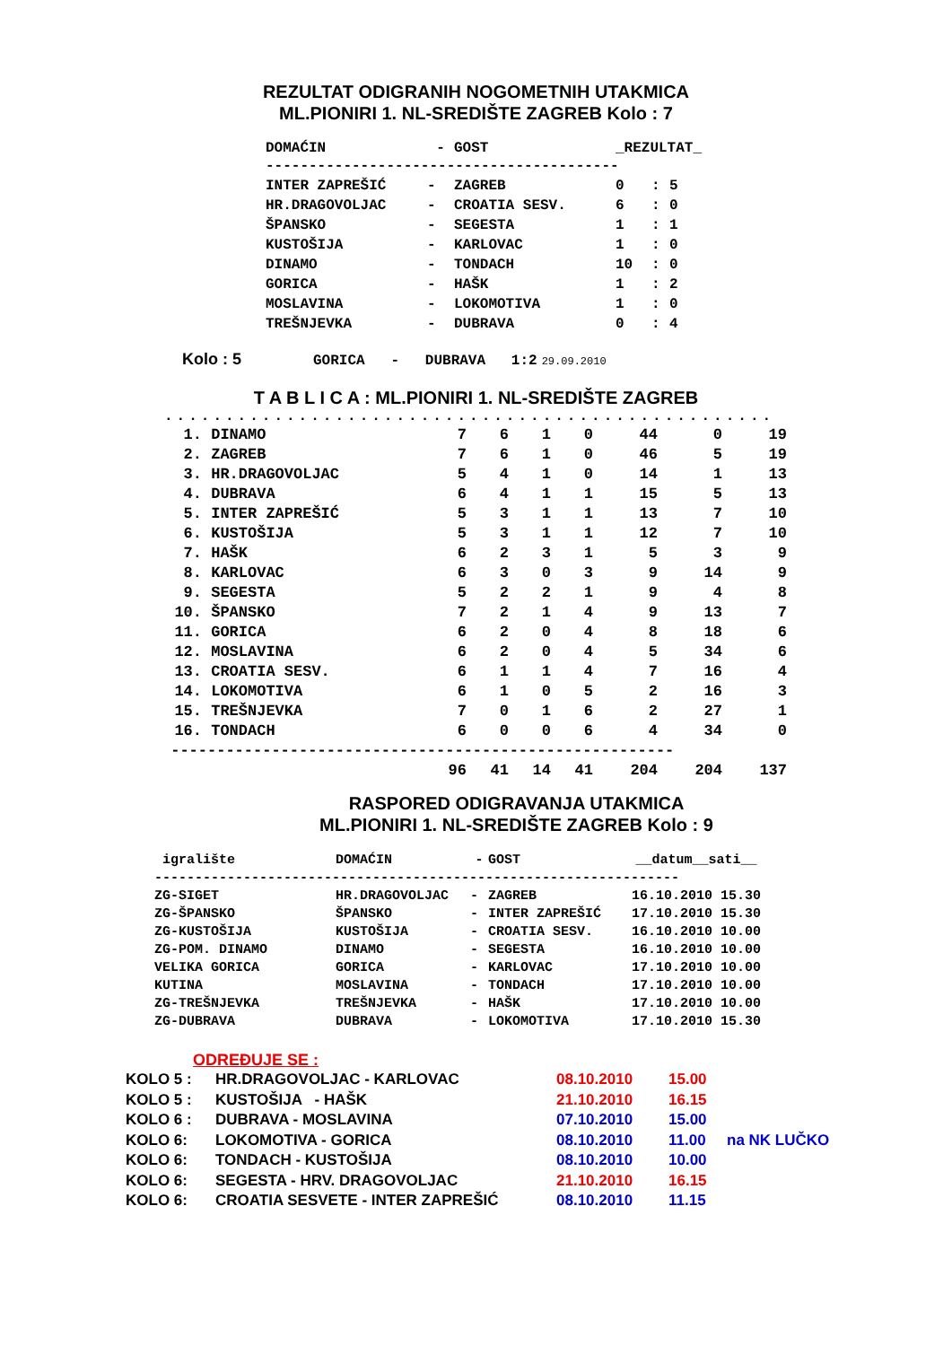REZULTAT ODIGRANIH NOGOMETNIH UTAKMICA
ML.PIONIRI 1. NL-SREDIŠTE ZAGREB Kolo : 7
| DOMAĆIN | - | GOST | _REZULTAT_ | | |
| --- | --- | --- | --- | --- | --- |
| ----------------------------------------- | | | | | |
| INTER ZAPREŠIĆ | - | ZAGREB | 0 | : | 5 |
| HR.DRAGOVOLJAC | - | CROATIA SESV. | 6 | : | 0 |
| ŠPANSKO | - | SEGESTA | 1 | : | 1 |
| KUSTOŠIJA | - | KARLOVAC | 1 | : | 0 |
| DINAMO | - | TONDACH | 10 | : | 0 |
| GORICA | - | HAŠK | 1 | : | 2 |
| MOSLAVINA | - | LOKOMOTIVA | 1 | : | 0 |
| TREŠNJEVKA | - | DUBRAVA | 0 | : | 4 |
Kolo : 5 GORICA - DUBRAVA 1:2 29.09.2010
T A B L I C A : ML.PIONIRI 1. NL-SREDIŠTE ZAGREB
..................................................
| 1. | DINAMO | 7 | 6 | 1 | 0 | 44 | 0 | 19 |
| 2. | ZAGREB | 7 | 6 | 1 | 0 | 46 | 5 | 19 |
| 3. | HR.DRAGOVOLJAC | 5 | 4 | 1 | 0 | 14 | 1 | 13 |
| 4. | DUBRAVA | 6 | 4 | 1 | 1 | 15 | 5 | 13 |
| 5. | INTER ZAPREŠIĆ | 5 | 3 | 1 | 1 | 13 | 7 | 10 |
| 6. | KUSTOŠIJA | 5 | 3 | 1 | 1 | 12 | 7 | 10 |
| 7. | HAŠK | 6 | 2 | 3 | 1 | 5 | 3 | 9 |
| 8. | KARLOVAC | 6 | 3 | 0 | 3 | 9 | 14 | 9 |
| 9. | SEGESTA | 5 | 2 | 2 | 1 | 9 | 4 | 8 |
| 10. | ŠPANSKO | 7 | 2 | 1 | 4 | 9 | 13 | 7 |
| 11. | GORICA | 6 | 2 | 0 | 4 | 8 | 18 | 6 |
| 12. | MOSLAVINA | 6 | 2 | 0 | 4 | 5 | 34 | 6 |
| 13. | CROATIA SESV. | 6 | 1 | 1 | 4 | 7 | 16 | 4 |
| 14. | LOKOMOTIVA | 6 | 1 | 0 | 5 | 2 | 16 | 3 |
| 15. | TREŠNJEVKA | 7 | 0 | 1 | 6 | 2 | 27 | 1 |
| 16. | TONDACH | 6 | 0 | 0 | 6 | 4 | 34 | 0 |
| ------------------------------------------------------- | | | | | | | | |
| | | 96 | 41 | 14 | 41 | 204 | 204 | 137 |
RASPORED ODIGRAVANJA UTAKMICA
ML.PIONIRI 1. NL-SREDIŠTE ZAGREB Kolo : 9
| igralište | DOMAĆIN | - | GOST | __datum__sati__ |
| --- | --- | --- | --- | --- |
| ----------------------------------------------------------------- | | | | |
| ZG-SIGET | HR.DRAGOVOLJAC | - | ZAGREB | 16.10.2010 15.30 |
| ZG-ŠPANSKO | ŠPANSKO | - | INTER ZAPREŠIĆ | 17.10.2010 15.30 |
| ZG-KUSTOŠIJA | KUSTOŠIJA | - | CROATIA SESV. | 16.10.2010 10.00 |
| ZG-POM. DINAMO | DINAMO | - | SEGESTA | 16.10.2010 10.00 |
| VELIKA GORICA | GORICA | - | KARLOVAC | 17.10.2010 10.00 |
| KUTINA | MOSLAVINA | - | TONDACH | 17.10.2010 10.00 |
| ZG-TREŠNJEVKA | TREŠNJEVKA | - | HAŠK | 17.10.2010 10.00 |
| ZG-DUBRAVA | DUBRAVA | - | LOKOMOTIVA | 17.10.2010 15.30 |
ODREĐUJE SE :
| KOLO 5 : | HR.DRAGOVOLJAC - KARLOVAC | 08.10.2010 | 15.00 | |
| KOLO 5 : | KUSTOŠIJA - HAŠK | 21.10.2010 | 16.15 | |
| KOLO 6 : | DUBRAVA - MOSLAVINA | 07.10.2010 | 15.00 | |
| KOLO 6: | LOKOMOTIVA - GORICA | 08.10.2010 | 11.00 | na NK LUČKO |
| KOLO 6: | TONDACH - KUSTOŠIJA | 08.10.2010 | 10.00 | |
| KOLO 6: | SEGESTA - HRV. DRAGOVOLJAC | 21.10.2010 | 16.15 | |
| KOLO 6: | CROATIA SESVETE - INTER ZAPREŠIĆ | 08.10.2010 | 11.15 | |